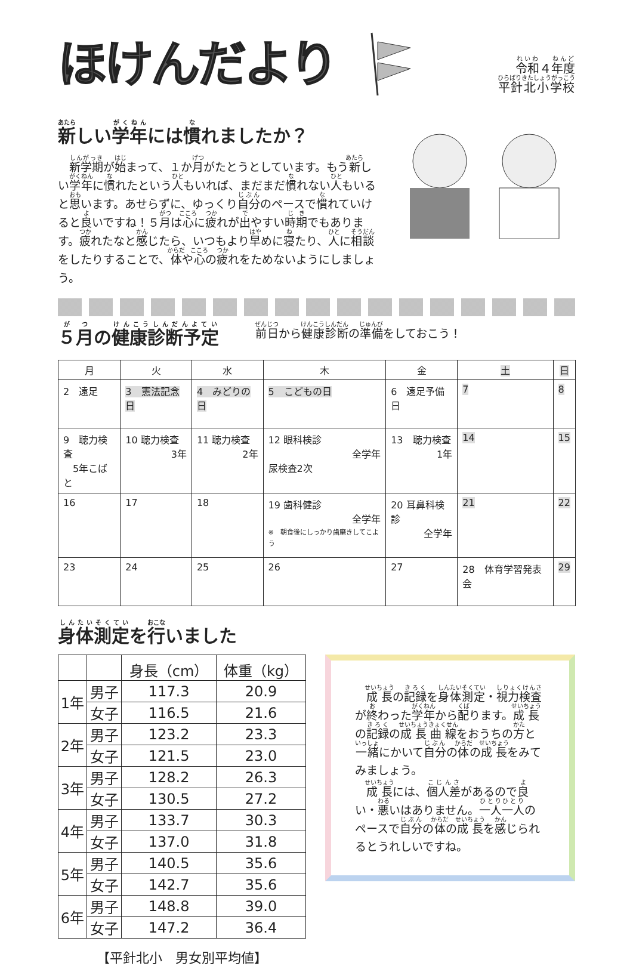ほけんだより
令和４年度
平針北小学校
新しい学年には慣れましたか？
　新学期が始まって、１か月がたとうとしています。もう新しい学年に慣れたという人もいれば、まだまだ慣れない人もいると思います。あせらずに、ゆっくり自分のペースで慣れていけると良いですね！５月は心に疲れが出やすい時期でもあります。疲れたなと感じたら、いつもより早めに寝たり、人に相談をしたりすることで、体や心の疲れをためないようにしましょう。
５月の健康診断予定
前日から健康診断の準備をしておこう！
| 月 | 火 | 水 | 木 | 金 | 土 | 日 |
| --- | --- | --- | --- | --- | --- | --- |
| 2 遠足 | 3 憲法記念日 | 4 みどりの日 | 5 こどもの日 | 6 遠足予備日 | 7 | 8 |
| 9 聴力検査 5年こばと | 10 聴力検査 3年 | 11 聴力検査 2年 | 12 眼科検診 全学年 尿検査2次 | 13 聴力検査 1年 | 14 | 15 |
| 16 | 17 | 18 | 19 歯科健診 全学年 ※ 朝食後にしっかり歯磨きしてこよう | 20 耳鼻科検診 全学年 | 21 | 22 |
| 23 | 24 | 25 | 26 | 27 | 28 体育学習発表会 | 29 |
身体測定を行いました
| | | 身長（cm） | 体重（kg） |
| --- | --- | --- | --- |
| 1年 | 男子 | 117.3 | 20.9 |
| | 女子 | 116.5 | 21.6 |
| 2年 | 男子 | 123.2 | 23.3 |
| | 女子 | 121.5 | 23.0 |
| 3年 | 男子 | 128.2 | 26.3 |
| | 女子 | 130.5 | 27.2 |
| 4年 | 男子 | 133.7 | 30.3 |
| | 女子 | 137.0 | 31.8 |
| 5年 | 男子 | 140.5 | 35.6 |
| | 女子 | 142.7 | 35.6 |
| 6年 | 男子 | 148.8 | 39.0 |
| | 女子 | 147.2 | 36.4 |
【平針北小　男女別平均値】
　成長の記録を身体測定・視力検査が終わった学年から配ります。成長の記録の成長曲線をおうちの方と一緒にかいて自分の体の成長をみてみましょう。
　成長には、個人差があるので良い・悪いはありません。一人一人のペースで自分の体の成長を感じられるとうれしいですね。